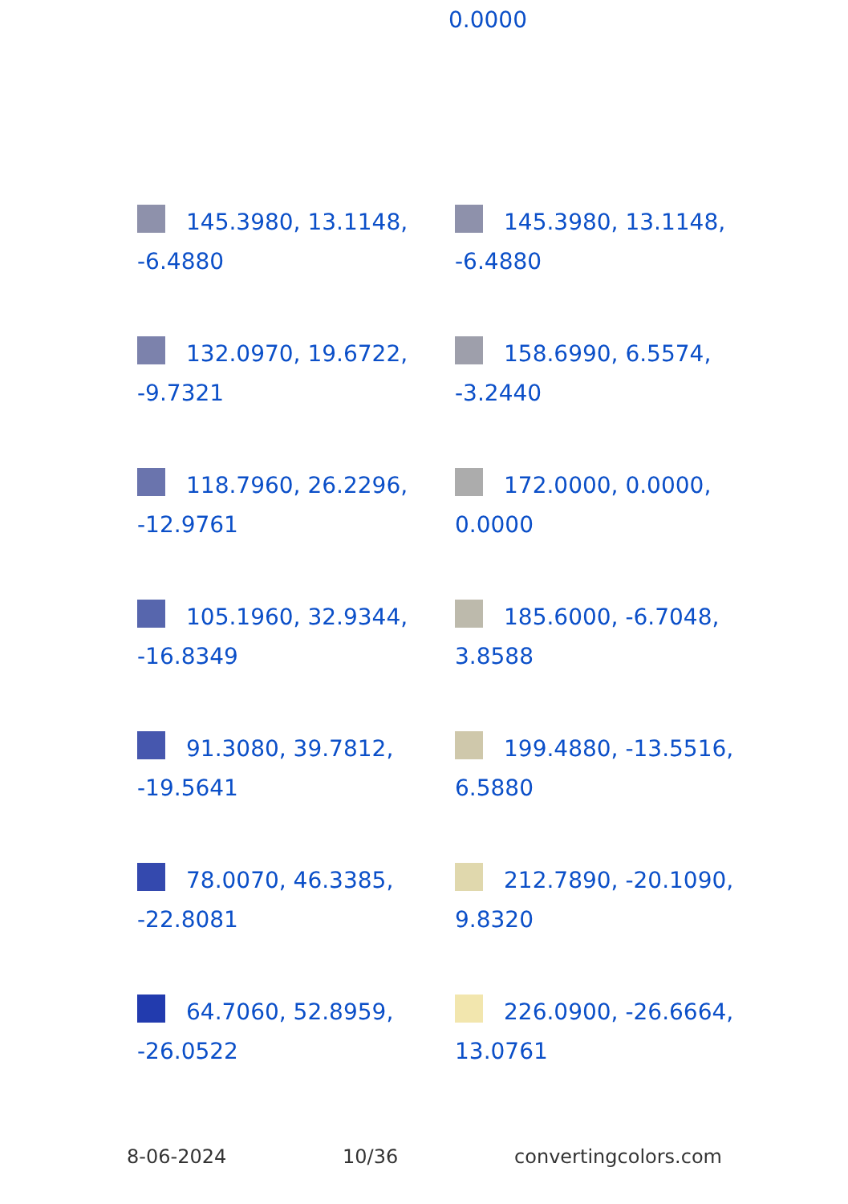0.0000
| 145.3980, 13.1148, -6.4880 | 145.3980, 13.1148, -6.4880 |
| 132.0970, 19.6722, -9.7321 | 158.6990, 6.5574, -3.2440 |
| 118.7960, 26.2296, -12.9761 | 172.0000, 0.0000, 0.0000 |
| 105.1960, 32.9344, -16.8349 | 185.6000, -6.7048, 3.8588 |
| 91.3080, 39.7812, -19.5641 | 199.4880, -13.5516, 6.5880 |
| 78.0070, 46.3385, -22.8081 | 212.7890, -20.1090, 9.8320 |
| 64.7060, 52.8959, -26.0522 | 226.0900, -26.6664, 13.0761 |
8-06-2024 10/36 convertingcolors.com